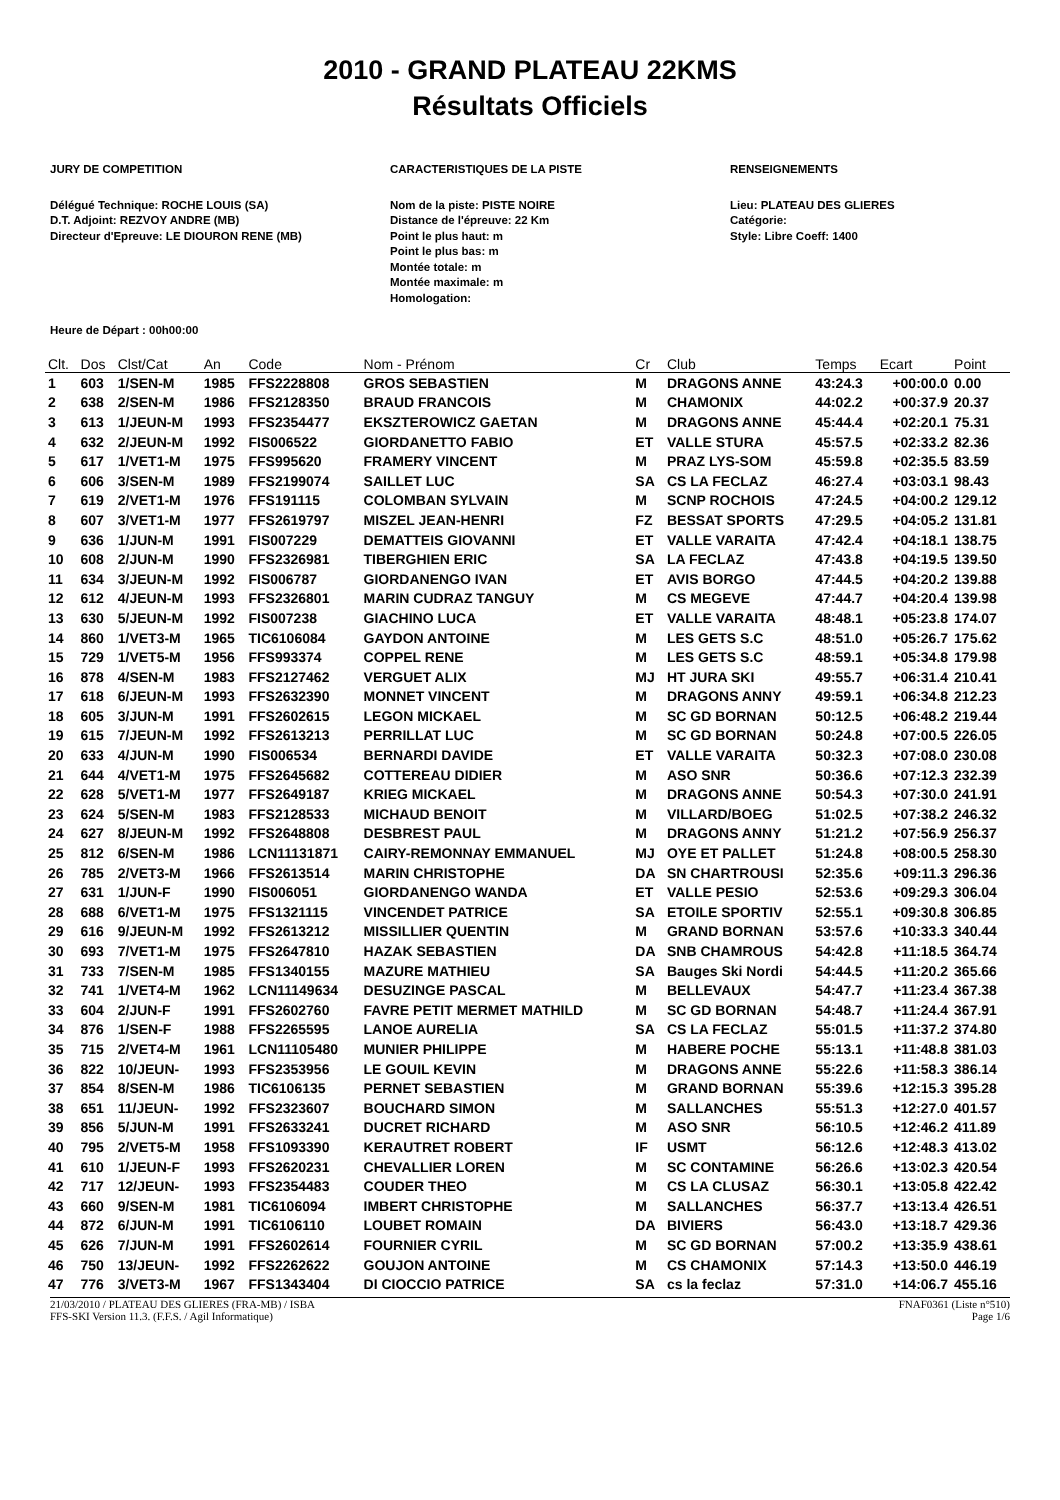2010 - GRAND PLATEAU 22KMS
Résultats Officiels
JURY DE COMPETITION
Délégué Technique: ROCHE LOUIS (SA)
D.T. Adjoint: REZVOY ANDRE (MB)
Directeur d'Epreuve: LE DIOURON RENE (MB)
CARACTERISTIQUES DE LA PISTE
Nom de la piste: PISTE NOIRE
Distance de l'épreuve: 22 Km
Point le plus haut: m
Point le plus bas: m
Montée totale: m
Montée maximale: m
Homologation:
RENSEIGNEMENTS
Lieu: PLATEAU DES GLIERES
Catégorie:
Style: Libre Coeff: 1400
Heure de Départ : 00h00:00
| Clt. | Dos | Clst/Cat | An | Code | Nom - Prénom | Cr | Club | Temps | Ecart | Point |
| --- | --- | --- | --- | --- | --- | --- | --- | --- | --- | --- |
| 1 | 603 | 1/SEN-M | 1985 | FFS2228808 | GROS SEBASTIEN | M | DRAGONS ANNE | 43:24.3 | +00:00.0 | 0.00 |
| 2 | 638 | 2/SEN-M | 1986 | FFS2128350 | BRAUD FRANCOIS | M | CHAMONIX | 44:02.2 | +00:37.9 | 20.37 |
| 3 | 613 | 1/JEUN-M | 1993 | FFS2354477 | EKSZTEROWICZ GAETAN | M | DRAGONS ANNE | 45:44.4 | +02:20.1 | 75.31 |
| 4 | 632 | 2/JEUN-M | 1992 | FIS006522 | GIORDANETTO FABIO | ET | VALLE STURA | 45:57.5 | +02:33.2 | 82.36 |
| 5 | 617 | 1/VET1-M | 1975 | FFS995620 | FRAMERY VINCENT | M | PRAZ LYS-SOM | 45:59.8 | +02:35.5 | 83.59 |
| 6 | 606 | 3/SEN-M | 1989 | FFS2199074 | SAILLET LUC | SA | CS LA FECLAZ | 46:27.4 | +03:03.1 | 98.43 |
| 7 | 619 | 2/VET1-M | 1976 | FFS191115 | COLOMBAN SYLVAIN | M | SCNP ROCHOIS | 47:24.5 | +04:00.2 | 129.12 |
| 8 | 607 | 3/VET1-M | 1977 | FFS2619797 | MISZEL JEAN-HENRI | FZ | BESSAT SPORTS | 47:29.5 | +04:05.2 | 131.81 |
| 9 | 636 | 1/JUN-M | 1991 | FIS007229 | DEMATTEIS GIOVANNI | ET | VALLE VARAITA | 47:42.4 | +04:18.1 | 138.75 |
| 10 | 608 | 2/JUN-M | 1990 | FFS2326981 | TIBERGHIEN ERIC | SA | LA FECLAZ | 47:43.8 | +04:19.5 | 139.50 |
| 11 | 634 | 3/JEUN-M | 1992 | FIS006787 | GIORDANENGO IVAN | ET | AVIS BORGO | 47:44.5 | +04:20.2 | 139.88 |
| 12 | 612 | 4/JEUN-M | 1993 | FFS2326801 | MARIN CUDRAZ TANGUY | M | CS MEGEVE | 47:44.7 | +04:20.4 | 139.98 |
| 13 | 630 | 5/JEUN-M | 1992 | FIS007238 | GIACHINO LUCA | ET | VALLE VARAITA | 48:48.1 | +05:23.8 | 174.07 |
| 14 | 860 | 1/VET3-M | 1965 | TIC6106084 | GAYDON ANTOINE | M | LES GETS S.C | 48:51.0 | +05:26.7 | 175.62 |
| 15 | 729 | 1/VET5-M | 1956 | FFS993374 | COPPEL RENE | M | LES GETS S.C | 48:59.1 | +05:34.8 | 179.98 |
| 16 | 878 | 4/SEN-M | 1983 | FFS2127462 | VERGUET ALIX | MJ | HT JURA SKI | 49:55.7 | +06:31.4 | 210.41 |
| 17 | 618 | 6/JEUN-M | 1993 | FFS2632390 | MONNET VINCENT | M | DRAGONS ANNY | 49:59.1 | +06:34.8 | 212.23 |
| 18 | 605 | 3/JUN-M | 1991 | FFS2602615 | LEGON MICKAEL | M | SC GD BORNAN | 50:12.5 | +06:48.2 | 219.44 |
| 19 | 615 | 7/JEUN-M | 1992 | FFS2613213 | PERRILLAT LUC | M | SC GD BORNAN | 50:24.8 | +07:00.5 | 226.05 |
| 20 | 633 | 4/JUN-M | 1990 | FIS006534 | BERNARDI DAVIDE | ET | VALLE VARAITA | 50:32.3 | +07:08.0 | 230.08 |
| 21 | 644 | 4/VET1-M | 1975 | FFS2645682 | COTTEREAU DIDIER | M | ASO SNR | 50:36.6 | +07:12.3 | 232.39 |
| 22 | 628 | 5/VET1-M | 1977 | FFS2649187 | KRIEG MICKAEL | M | DRAGONS ANNE | 50:54.3 | +07:30.0 | 241.91 |
| 23 | 624 | 5/SEN-M | 1983 | FFS2128533 | MICHAUD BENOIT | M | VILLARD/BOEG | 51:02.5 | +07:38.2 | 246.32 |
| 24 | 627 | 8/JEUN-M | 1992 | FFS2648808 | DESBREST PAUL | M | DRAGONS ANNY | 51:21.2 | +07:56.9 | 256.37 |
| 25 | 812 | 6/SEN-M | 1986 | LCN11131871 | CAIRY-REMONNAY EMMANUEL | MJ | OYE ET PALLET | 51:24.8 | +08:00.5 | 258.30 |
| 26 | 785 | 2/VET3-M | 1966 | FFS2613514 | MARIN CHRISTOPHE | DA | SN CHARTROUSI | 52:35.6 | +09:11.3 | 296.36 |
| 27 | 631 | 1/JUN-F | 1990 | FIS006051 | GIORDANENGO WANDA | ET | VALLE PESIO | 52:53.6 | +09:29.3 | 306.04 |
| 28 | 688 | 6/VET1-M | 1975 | FFS1321115 | VINCENDET PATRICE | SA | ETOILE SPORTIV | 52:55.1 | +09:30.8 | 306.85 |
| 29 | 616 | 9/JEUN-M | 1992 | FFS2613212 | MISSILLIER QUENTIN | M | GRAND BORNAN | 53:57.6 | +10:33.3 | 340.44 |
| 30 | 693 | 7/VET1-M | 1975 | FFS2647810 | HAZAK SEBASTIEN | DA | SNB CHAMROUS | 54:42.8 | +11:18.5 | 364.74 |
| 31 | 733 | 7/SEN-M | 1985 | FFS1340155 | MAZURE MATHIEU | SA | Bauges Ski Nordi | 54:44.5 | +11:20.2 | 365.66 |
| 32 | 741 | 1/VET4-M | 1962 | LCN11149634 | DESUZINGE PASCAL | M | BELLEVAUX | 54:47.7 | +11:23.4 | 367.38 |
| 33 | 604 | 2/JUN-F | 1991 | FFS2602760 | FAVRE PETIT MERMET MATHILD | M | SC GD BORNAN | 54:48.7 | +11:24.4 | 367.91 |
| 34 | 876 | 1/SEN-F | 1988 | FFS2265595 | LANOE AURELIA | SA | CS LA FECLAZ | 55:01.5 | +11:37.2 | 374.80 |
| 35 | 715 | 2/VET4-M | 1961 | LCN11105480 | MUNIER PHILIPPE | M | HABERE POCHE | 55:13.1 | +11:48.8 | 381.03 |
| 36 | 822 | 10/JEUN- | 1993 | FFS2353956 | LE GOUIL KEVIN | M | DRAGONS ANNE | 55:22.6 | +11:58.3 | 386.14 |
| 37 | 854 | 8/SEN-M | 1986 | TIC6106135 | PERNET SEBASTIEN | M | GRAND BORNAN | 55:39.6 | +12:15.3 | 395.28 |
| 38 | 651 | 11/JEUN- | 1992 | FFS2323607 | BOUCHARD SIMON | M | SALLANCHES | 55:51.3 | +12:27.0 | 401.57 |
| 39 | 856 | 5/JUN-M | 1991 | FFS2633241 | DUCRET RICHARD | M | ASO SNR | 56:10.5 | +12:46.2 | 411.89 |
| 40 | 795 | 2/VET5-M | 1958 | FFS1093390 | KERAUTRET ROBERT | IF | USMT | 56:12.6 | +12:48.3 | 413.02 |
| 41 | 610 | 1/JEUN-F | 1993 | FFS2620231 | CHEVALLIER LOREN | M | SC CONTAMINE | 56:26.6 | +13:02.3 | 420.54 |
| 42 | 717 | 12/JEUN- | 1993 | FFS2354483 | COUDER THEO | M | CS LA CLUSAZ | 56:30.1 | +13:05.8 | 422.42 |
| 43 | 660 | 9/SEN-M | 1981 | TIC6106094 | IMBERT CHRISTOPHE | M | SALLANCHES | 56:37.7 | +13:13.4 | 426.51 |
| 44 | 872 | 6/JUN-M | 1991 | TIC6106110 | LOUBET ROMAIN | DA | BIVIERS | 56:43.0 | +13:18.7 | 429.36 |
| 45 | 626 | 7/JUN-M | 1991 | FFS2602614 | FOURNIER CYRIL | M | SC GD BORNAN | 57:00.2 | +13:35.9 | 438.61 |
| 46 | 750 | 13/JEUN- | 1992 | FFS2262622 | GOUJON ANTOINE | M | CS CHAMONIX | 57:14.3 | +13:50.0 | 446.19 |
| 47 | 776 | 3/VET3-M | 1967 | FFS1343404 | DI CIOCCIO PATRICE | SA | cs la feclaz | 57:31.0 | +14:06.7 | 455.16 |
21/03/2010 / PLATEAU DES GLIERES (FRA-MB) / ISBA FNAF0361 (Liste n°510)
FFS-SKI Version 11.3. (F.F.S. / Agil Informatique) Page 1/6